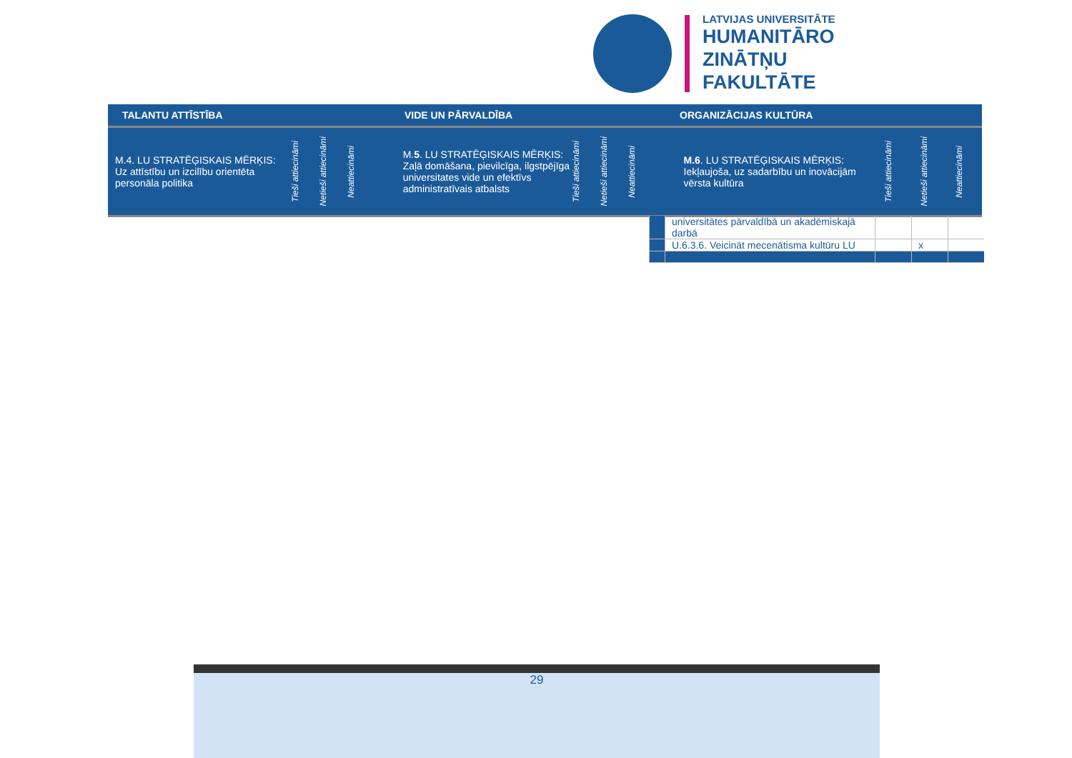LATVIJAS UNIVERSITĀTE
HUMANITĀRO
ZINĀTŅU
FAKULTĀTE
TALANTU ATTĪSTĪBA VIDE UN PĀRVALDĪBA ORGANIZĀCIJAS KULTŪRA
M.4. LU STRATĒĢISKAIS MĒRĶIS: Uz attīstību un izcilību orientēta personāla politika
Tieši attiecināmi
Netieši attiecināmi
Neattiecināmi
M.5. LU STRATĒĢISKAIS MĒRĶIS: Zaļā domāšana, pievilcīga, ilgstpējīga universitates vide un efektīvs administratīvais atbalsts
Tieši attiecināmi
Netieši attiecināmi
Neattiecināmi
M.6. LU STRATĒĢISKAIS MĒRĶIS: Iekļaujoša, uz sadarbību un inovācijām vērsta kultūra
Tieši attiecināmi
Netieši attiecināmi
Neattiecināmi
| | universitātes pārvaldībā un akadēmiskajā darbā | | | |
| | U.6.3.6. Veicināt mecenātisma kultūru LU | | x | |
29